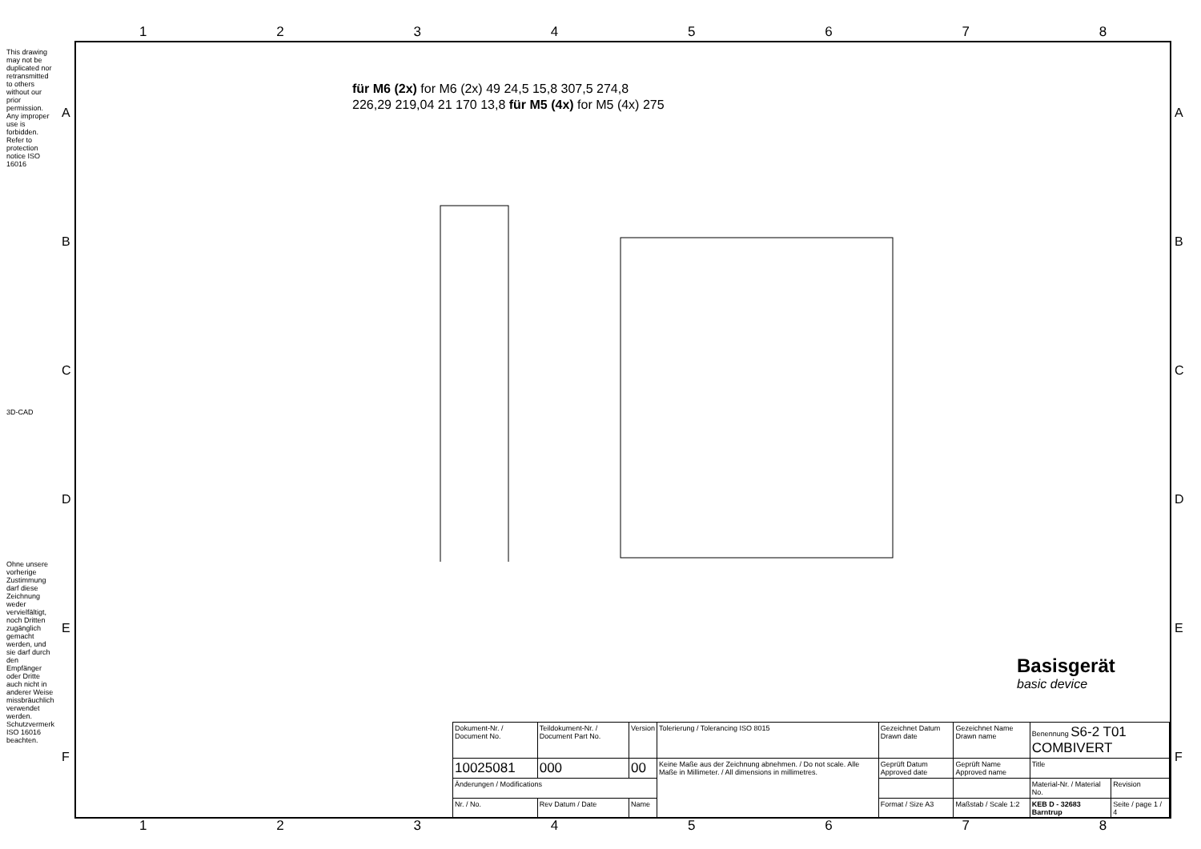This drawing may not be duplicated nor retransmitted to others without our prior permission. Any improper use is forbidden. Refer to protection notice ISO 16016
3D-CAD
Ohne unsere vorherige Zustimmung darf diese Zeichnung weder vervielfältigt, noch Dritten zugänglich gemacht werden, und sie darf durch den Empfänger oder Dritte auch nicht in anderer Weise missbräuchlich verwendet werden. Schutzvermerk ISO 16016 beachten.
1 2 3 4 5 6 7 8
A
B
C
D
E
F
A
B
C
D
E
F
für M6 (2x) for M6 (2x) 49 24,5 15,8 307,5 274,8
226,29 219,04 21 170 13,8 für M5 (4x) for M5 (4x) 275
Basisgerät
basic device
| Dokument-Nr. / Document No. | Teildokument-Nr. / Document Part No. | Version | Tolerierung / Tolerancing ISO 8015 | Gezeichnet Datum Drawn date | Gezeichnet Name Drawn name | Benennung S6-2 T01 COMBIVERT | |
| 10025081 | 000 | 00 | Keine Maße aus der Zeichnung abnehmen. / Do not scale. Alle Maße in Millimeter. / All dimensions in millimetres. | Geprüft Datum Approved date | Geprüft Name Approved name | Title | |
| Änderungen / Modifications | | | | | | Material-Nr. / Material No. | Revision |
| Nr. / No. | Rev Datum / Date | Name | | Format / Size A3 | Maßstab / Scale 1:2 | KEB D - 32683 Barntrup | Seite / page 1 / 4 |
1 2 3 4 5 6 7 8